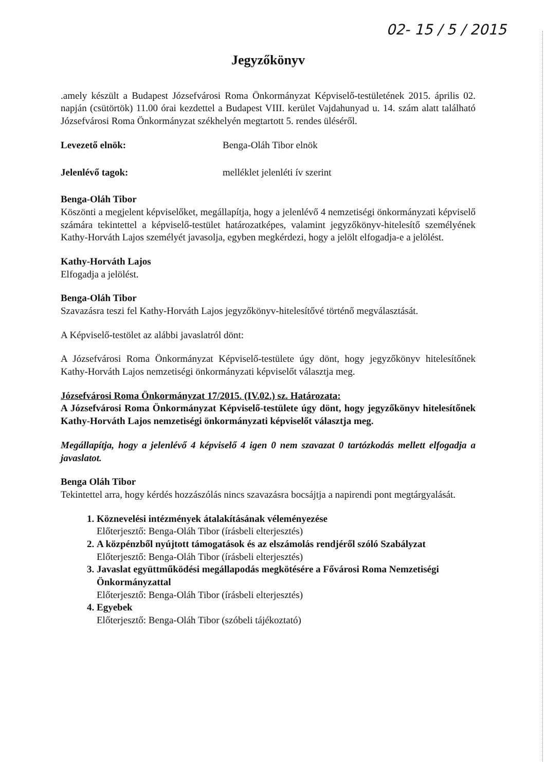02- 15 / 5 / 2015
Jegyzőkönyv
.amely készült a Budapest Józsefvárosi Roma Önkormányzat Képviselő-testületének 2015. április 02. napján (csütörtök) 11.00 órai kezdettel a Budapest VIII. kerület Vajdahunyad u. 14. szám alatt található Józsefvárosi Roma Önkormányzat székhelyén megtartott 5. rendes üléséről.
Levezető elnök: Benga-Oláh Tibor elnök
Jelenlévő tagok: melléklet jelenléti ív szerint
Benga-Oláh Tibor
Köszönti a megjelent képviselőket, megállapítja, hogy a jelenlévő 4 nemzetiségi önkormányzati képviselő számára tekintettel a képviselő-testület határozatképes, valamint jegyzőkönyv-hitelesítő személyének Kathy-Horváth Lajos személyét javasolja, egyben megkérdezi, hogy a jelölt elfogadja-e a jelölést.
Kathy-Horváth Lajos
Elfogadja a jelölést.
Benga-Oláh Tibor
Szavazásra teszi fel Kathy-Horváth Lajos jegyzőkönyv-hitelesítővé történő megválasztását.
A Képviselő-testölet az alábbi javaslatról dönt:
A Józsefvárosi Roma Önkormányzat Képviselő-testülete úgy dönt, hogy jegyzőkönyv hitelesítőnek Kathy-Horváth Lajos nemzetiségi önkormányzati képviselőt választja meg.
Józsefvárosi Roma Önkormányzat 17/2015. (IV.02.) sz. Határozata:
A Józsefvárosi Roma Önkormányzat Képviselő-testülete úgy dönt, hogy jegyzőkönyv hitelesítőnek Kathy-Horváth Lajos nemzetiségi önkormányzati képviselőt választja meg.
Megállapítja, hogy a jelenlévő 4 képviselő 4 igen 0 nem szavazat 0 tartózkodás mellett elfogadja a javaslatot.
Benga Oláh Tibor
Tekintettel arra, hogy kérdés hozzászólás nincs szavazásra bocsájtja a napirendi pont megtárgyalását.
1. Köznevelési intézmények átalakításának véleményezése
Előterjesztő: Benga-Oláh Tibor (írásbeli elterjesztés)
2. A közpénzből nyújtott támogatások és az elszámolás rendjéről szóló Szabályzat
Előterjesztő: Benga-Oláh Tibor (írásbeli elterjesztés)
3. Javaslat együttműködési megállapodás megkötésére a Fővárosi Roma Nemzetiségi Önkormányzattal
Előterjesztő: Benga-Oláh Tibor (írásbeli elterjesztés)
4. Egyebek
Előterjesztő: Benga-Oláh Tibor (szóbeli tájékoztató)